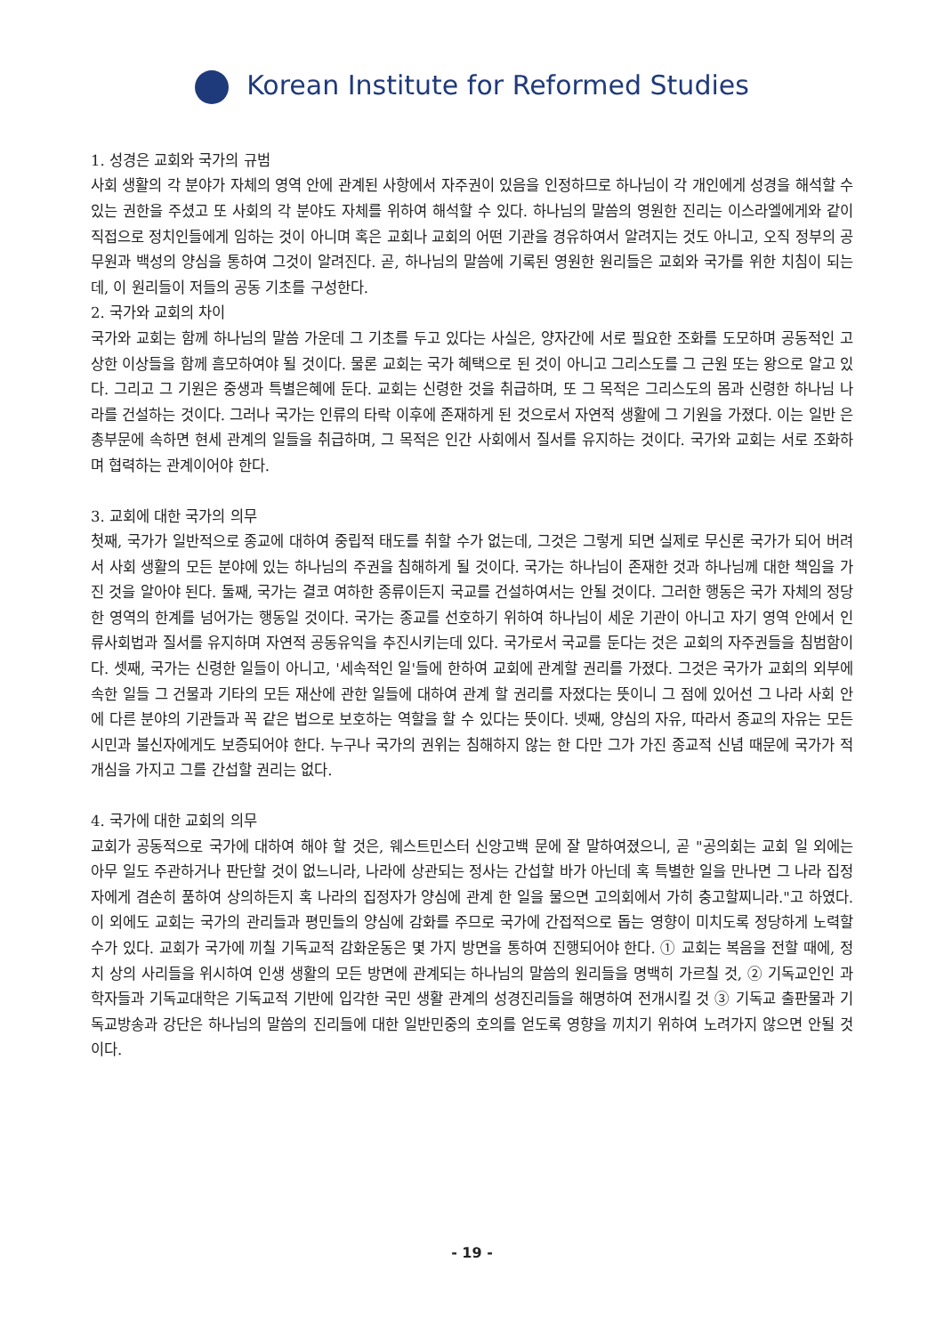Korean Institute for Reformed Studies
1. 성경은 교회와 국가의 규범
사회 생활의 각 분야가 자체의 영역 안에 관계된 사항에서 자주권이 있음을 인정하므로 하나님이 각 개인에게 성경을 해석할 수 있는 권한을 주셨고 또 사회의 각 분야도 자체를 위하여 해석할 수 있다. 하나님의 말씀의 영원한 진리는 이스라엘에게와 같이 직접으로 정치인들에게 임하는 것이 아니며 혹은 교회나 교회의 어떤 기관을 경유하여서 알려지는 것도 아니고, 오직 정부의 공무원과 백성의 양심을 통하여 그것이 알려진다. 곧, 하나님의 말씀에 기록된 영원한 원리들은 교회와 국가를 위한 치침이 되는데, 이 원리들이 저들의 공동 기초를 구성한다.
2. 국가와 교회의 차이
국가와 교회는 함께 하나님의 말씀 가운데 그 기초를 두고 있다는 사실은, 양자간에 서로 필요한 조화를 도모하며 공동적인 고상한 이상들을 함께 흠모하여야 될 것이다. 물론 교회는 국가 혜택으로 된 것이 아니고 그리스도를 그 근원 또는 왕으로 알고 있다. 그리고 그 기원은 중생과 특별은혜에 둔다. 교회는 신령한 것을 취급하며, 또 그 목적은 그리스도의 몸과 신령한 하나님 나라를 건설하는 것이다. 그러나 국가는 인류의 타락 이후에 존재하게 된 것으로서 자연적 생활에 그 기원을 가졌다. 이는 일반 은총부문에 속하면 현세 관계의 일들을 취급하며, 그 목적은 인간 사회에서 질서를 유지하는 것이다. 국가와 교회는 서로 조화하며 협력하는 관계이어야 한다.
3. 교회에 대한 국가의 의무
첫째, 국가가 일반적으로 종교에 대하여 중립적 태도를 취할 수가 없는데, 그것은 그렇게 되면 실제로 무신론 국가가 되어 버려서 사회 생활의 모든 분야에 있는 하나님의 주권을 침해하게 될 것이다. 국가는 하나님이 존재한 것과 하나님께 대한 책임을 가진 것을 알아야 된다. 둘째, 국가는 결코 여하한 종류이든지 국교를 건설하여서는 안될 것이다. 그러한 행동은 국가 자체의 정당한 영역의 한계를 넘어가는 행동일 것이다. 국가는 종교를 선호하기 위하여 하나님이 세운 기관이 아니고 자기 영역 안에서 인류사회법과 질서를 유지하며 자연적 공동유익을 추진시키는데 있다. 국가로서 국교를 둔다는 것은 교회의 자주권들을 침범함이다. 셋째, 국가는 신령한 일들이 아니고, '세속적인 일'들에 한하여 교회에 관계할 권리를 가졌다. 그것은 국가가 교회의 외부에 속한 일들 그 건물과 기타의 모든 재산에 관한 일들에 대하여 관계 할 권리를 자졌다는 뜻이니 그 점에 있어선 그 나라 사회 안에 다른 분야의 기관들과 꼭 같은 법으로 보호하는 역할을 할 수 있다는 뜻이다. 넷째, 양심의 자유, 따라서 종교의 자유는 모든 시민과 불신자에게도 보증되어야 한다. 누구나 국가의 권위는 침해하지 않는 한 다만 그가 가진 종교적 신념 때문에 국가가 적개심을 가지고 그를 간섭할 권리는 없다.
4. 국가에 대한 교회의 의무
교회가 공동적으로 국가에 대하여 해야 할 것은, 웨스트민스터 신앙고백 문에 잘 말하여졌으니, 곧 "공의회는 교회 일 외에는 아무 일도 주관하거나 판단할 것이 없느니라, 나라에 상관되는 정사는 간섭할 바가 아닌데 혹 특별한 일을 만나면 그 나라 집정자에게 겸손히 품하여 상의하든지 혹 나라의 집정자가 양심에 관계 한 일을 물으면 고의회에서 가히 충고할찌니라."고 하였다. 이 외에도 교회는 국가의 관리들과 평민들의 양심에 감화를 주므로 국가에 간접적으로 돕는 영향이 미치도록 정당하게 노력할 수가 있다. 교회가 국가에 끼칠 기독교적 감화운동은 몇 가지 방면을 통하여 진행되어야 한다. ① 교회는 복음을 전할 때에, 정치 상의 사리들을 위시하여 인생 생활의 모든 방면에 관계되는 하나님의 말씀의 원리들을 명백히 가르칠 것, ② 기독교인인 과학자들과 기독교대학은 기독교적 기반에 입각한 국민 생활 관계의 성경진리들을 해명하여 전개시킬 것 ③ 기독교 출판물과 기독교방송과 강단은 하나님의 말씀의 진리들에 대한 일반민중의 호의를 얻도록 영향을 끼치기 위하여 노려가지 않으면 안될 것이다.
- 19 -